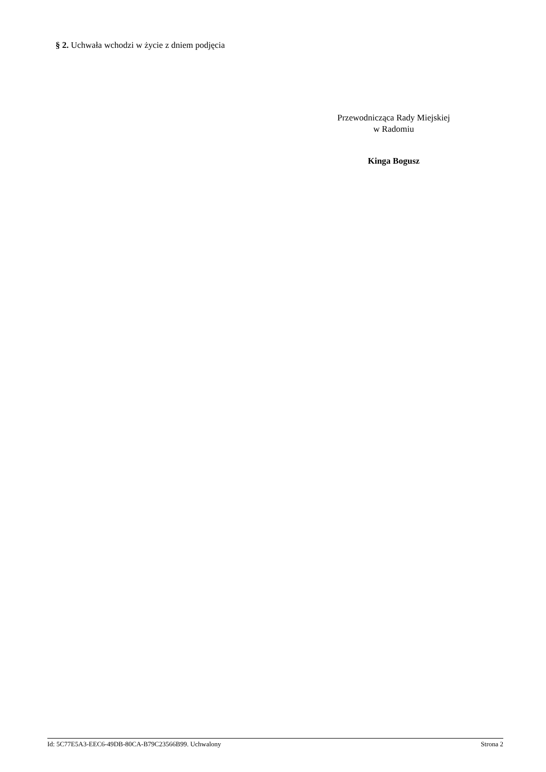§ 2. Uchwała wchodzi w życie z dniem podjęcia
Przewodnicząca Rady Miejskiej
w Radomiu
Kinga Bogusz
Id: 5C77E5A3-EEC6-49DB-80CA-B79C23566B99. Uchwalony Strona 2